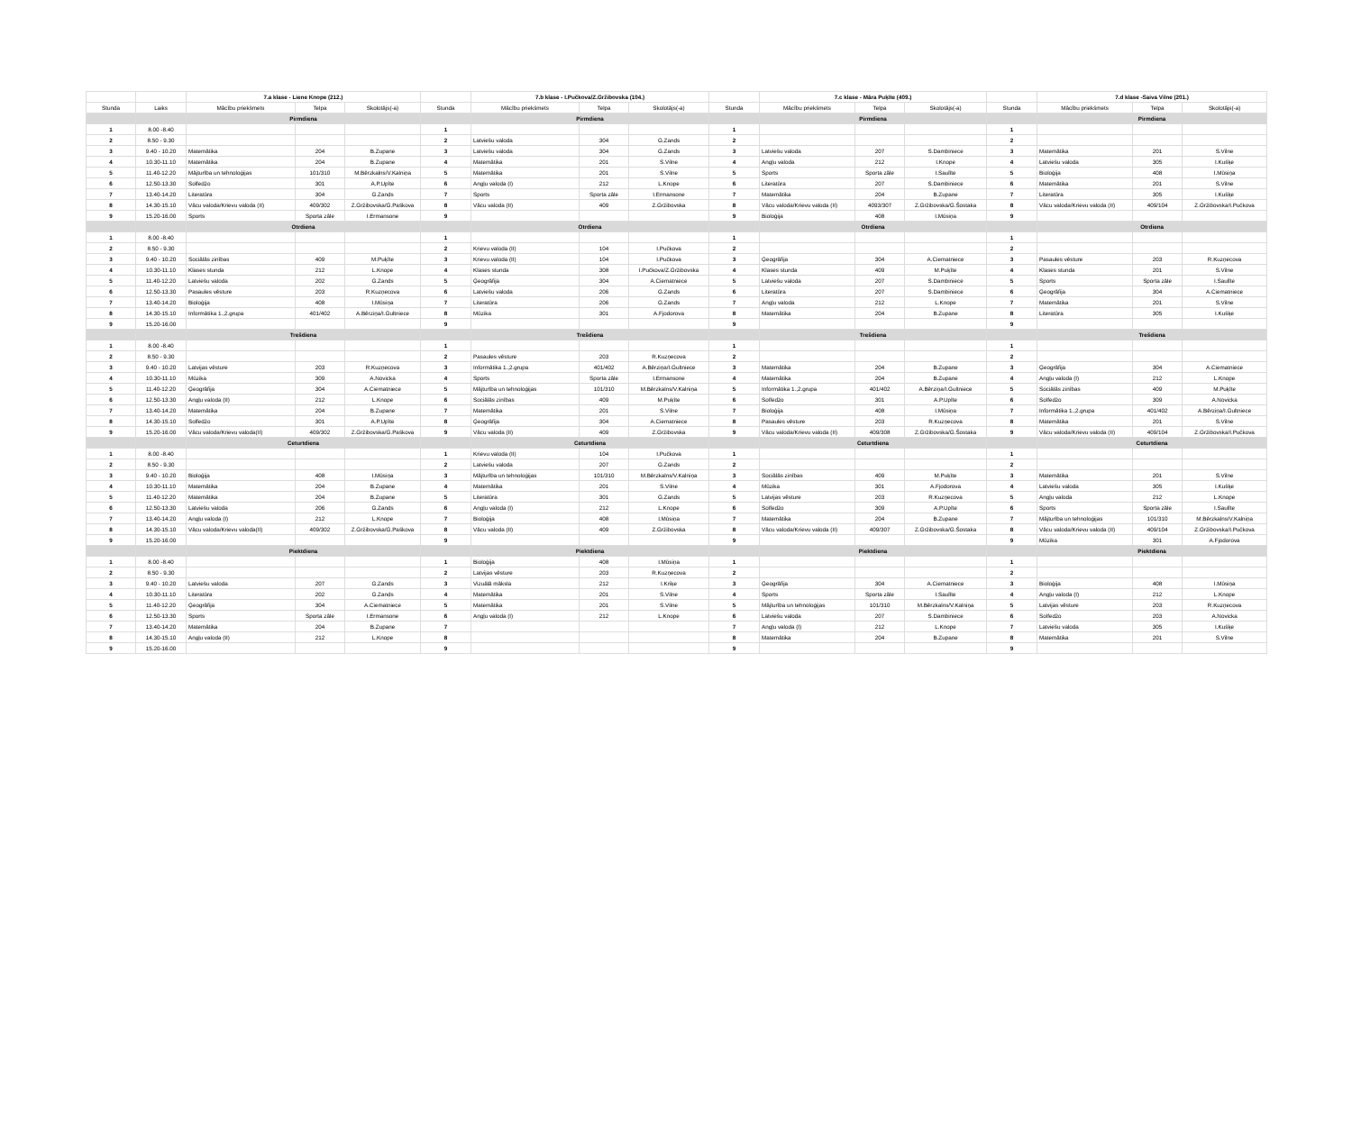| | | 7.a klase - Liene Knope (212.) | | | | 7.b klase - I.Pučkova/Z.Gržibovska (104.) | | | | 7.c klase - Māra Puķīte (409.) | | | | 7.d klase -Saiva Vilne (201.) | | |
| Stunda | Laiks | Mācību priekšmets | Telpa | Skolotājs(-a) | Stunda | Mācību priekšmets | Telpa | Skolotājs(-a) | Stunda | Mācību priekšmets | Telpa | Skolotājs(-a) | Stunda | Mācību priekšmets | Telpa | Skolotājs(-a) |
| | | Pirmdiena | | | | Pirmdiena | | | | Pirmdiena | | | | Pirmdiena | | |
| 1 | 8.00 -8.40 | | | | 1 | | | | 1 | | | | 1 | | | |
| 2 | 8.50 - 9.30 | | | | 2 | Latviešu valoda | 304 | G.Zands | 2 | | | | 2 | | | |
| 3 | 9.40 - 10.20 | Matemātika | 204 | B.Zupane | 3 | Latviešu valoda | 304 | G.Zands | 3 | Latviešu valoda | 207 | S.Dambiniece | 3 | Matemātika | 201 | S.Vilne |
| 4 | 10.30-11.10 | Matemātika | 204 | B.Zupane | 4 | Matemātika | 201 | S.Vilne | 4 | Angļu valoda | 212 | I.Knope | 4 | Latviešu valoda | 305 | I.Kušķe |
| 5 | 11.40-12.20 | Mājturība un tehnoloģijas | 101/310 | M.Bērzkalns/V.Kalniņa | 5 | Matemātika | 201 | S.Vilne | 5 | Sports | Sporta zāle | I.Saulīte | 5 | Bioloģija | 408 | I.Mūsiņa |
| 6 | 12.50-13.30 | Solfedžo | 301 | A.P.Upīte | 6 | Angļu valoda (I) | 212 | L.Knope | 6 | Literatūra | 207 | S.Dambiniece | 6 | Matemātika | 201 | S.Vilne |
| 7 | 13.40-14.20 | Literatūra | 304 | G.Zands | 7 | Sports | Sporta zāle | I.Ermansone | 7 | Matemātika | 204 | B.Zupane | 7 | Literatūra | 305 | I.Kušķe |
| 8 | 14.30-15.10 | Vācu valoda/Krievu valoda (II) | 409/302 | Z.Gržibovska/G.Paškova | 8 | Vācu valoda (II) | 409 | Z.Gržibovska | 8 | Vācu valoda/Krievu valoda (II) | 4093/307 | Z.Gržibovska/G.Šostaka | 8 | Vācu valoda/Krievu valoda (II) | 409/104 | Z.Gržibovska/I.Pučkova |
| 9 | 15.20-16.00 | Sports | Sporta zāle | I.Ermansone | 9 | | | | 9 | Bioloģija | 408 | I.Mūsiņa | 9 | | | |
| | | Otrdiena | | | | Otrdiena | | | | Otrdiena | | | | Otrdiena | | |
| 1 | 8.00 -8.40 | | | | 1 | | | | 1 | | | | 1 | | | |
| 2 | 8.50 - 9.30 | | | | 2 | Krievu valoda (II) | 104 | I.Pučkova | 2 | | | | 2 | | | |
| 3 | 9.40 - 10.20 | Sociālās zinības | 409 | M.Puķīte | 3 | Krievu valoda (II) | 104 | I.Pučkova | 3 | Ģeogrāfija | 304 | A.Ciematniece | 3 | Pasaules vēsture | 203 | R.Kuzņecova |
| 4 | 10.30-11.10 | Klases stunda | 212 | L.Knope | 4 | Klases stunda | 308 | I.Pučkova/Z.Gržibovska | 4 | Klases stunda | 409 | M.Puķīte | 4 | Klases stunda | 201 | S.Vilne |
| 5 | 11.40-12.20 | Latviešu valoda | 202 | G.Zands | 5 | Ģeogrāfija | 304 | A.Ciematniece | 5 | Latviešu valoda | 207 | S.Dambiniece | 5 | Sports | Sporta zāle | I.Saulīte |
| 6 | 12.50-13.30 | Pasaules vēsture | 203 | R.Kuzņecova | 6 | Latviešu valoda | 206 | G.Zands | 6 | Literatūra | 207 | S.Dambiniece | 6 | Ģeogrāfija | 304 | A.Ciematniece |
| 7 | 13.40-14.20 | Bioloģija | 408 | I.Mūsiņa | 7 | Literatūra | 206 | G.Zands | 7 | Angļu valoda | 212 | L.Knope | 7 | Matemātika | 201 | S.Vilne |
| 8 | 14.30-15.10 | Informātika 1.,2.grupa | 401/402 | A.Bērziņa/I.Gultniece | 8 | Mūzika | 301 | A.Fjodorova | 8 | Matemātika | 204 | B.Zupane | 8 | Literatūra | 305 | I.Kušķe |
| 9 | 15.20-16.00 | | | | 9 | | | | 9 | | | | 9 | | | |
| | | Trešdiena | | | | Trešdiena | | | | Trešdiena | | | | Trešdiena | | |
| 1 | 8.00 -8.40 | | | | 1 | | | | 1 | | | | 1 | | | |
| 2 | 8.50 - 9.30 | | | | 2 | Pasaules vēsture | 203 | R.Kuzņecova | 2 | | | | 2 | | | |
| 3 | 9.40 - 10.20 | Latvijas vēsture | 203 | R.Kuzņecova | 3 | Informātika 1.,2.grupa | 401/402 | A.Bērziņa/I.Gultniece | 3 | Matemātika | 204 | B.Zupane | 3 | Ģeogrāfija | 304 | A.Ciematniece |
| 4 | 10.30-11.10 | Mūzika | 309 | A.Novicka | 4 | Sports | Sporta zāle | I.Ermansone | 4 | Matemātika | 204 | B.Zupane | 4 | Angļu valoda (I) | 212 | L.Knope |
| 5 | 11.40-12.20 | Ģeogrāfija | 304 | A.Ciematniece | 5 | Mājturība un tehnoloģijas | 101/310 | M.Bērzkalns/V.Kalniņa | 5 | Informātika 1.,2.grupa | 401/402 | A.Bērziņa/I.Gultniece | 5 | Sociālās zinības | 409 | M.Puķīte |
| 6 | 12.50-13.30 | Angļu valoda (II) | 212 | L.Knope | 6 | Sociālās zinības | 409 | M.Puķīte | 6 | Solfedžo | 301 | A.P.Upīte | 6 | Solfedžo | 309 | A.Novicka |
| 7 | 13.40-14.20 | Matemātika | 204 | B.Zupane | 7 | Matemātika | 201 | S.Vilne | 7 | Bioloģija | 408 | I.Mūsiņa | 7 | Informātika 1.,2.grupa | 401/402 | A.Bērziņa/I.Gultniece |
| 8 | 14.30-15.10 | Solfedžo | 301 | A.P.Upīte | 8 | Ģeogrāfija | 304 | A.Ciematniece | 8 | Pasaules vēsture | 203 | R.Kuzņecova | 8 | Matemātika | 201 | S.Vilne |
| 9 | 15.20-16.00 | Vācu valoda/Krievu valoda(II) | 409/302 | Z.Gržibovska/G.Paškova | 9 | Vācu valoda (II) | 409 | Z.Gržibovska | 9 | Vācu valoda/Krievu valoda (II) | 409/308 | Z.Gržibovska/G.Šostaka | 9 | Vācu valoda/Krievu valoda (II) | 409/104 | Z.Gržibovska/I.Pučkova |
| | | Ceturtdiena | | | | Ceturtdiena | | | | Ceturtdiena | | | | Ceturtdiena | | |
| 1 | 8.00 -8.40 | | | | 1 | Krievu valoda (II) | 104 | I.Pučkova | 1 | | | | 1 | | | |
| 2 | 8.50 - 9.30 | | | | 2 | Latviešu valoda | 207 | G.Zands | 2 | | | | 2 | | | |
| 3 | 9.40 - 10.20 | Bioloģija | 408 | I.Mūsiņa | 3 | Mājturība un tehnoloģijas | 101/310 | M.Bērzkalns/V.Kalniņa | 3 | Sociālās zinības | 409 | M.Puķīte | 3 | Matemātika | 201 | S.Vilne |
| 4 | 10.30-11.10 | Matemātika | 204 | B.Zupane | 4 | Matemātika | 201 | S.Vilne | 4 | Mūzika | 301 | A.Fjodorova | 4 | Latviešu valoda | 305 | I.Kušķe |
| 5 | 11.40-12.20 | Matemātika | 204 | B.Zupane | 5 | Literatūra | 301 | G.Zands | 5 | Latvijas vēsture | 203 | R.Kuzņecova | 5 | Angļu valoda | 212 | L.Knope |
| 6 | 12.50-13.30 | Latviešu valoda | 206 | G.Zands | 6 | Angļu valoda (I) | 212 | L.Knope | 6 | Solfedžo | 309 | A.P.Upīte | 6 | Sports | Sporta zāle | I.Saulīte |
| 7 | 13.40-14.20 | Angļu valoda (I) | 212 | L.Knope | 7 | Bioloģija | 408 | I.Mūsiņa | 7 | Matemātika | 204 | B.Zupane | 7 | Mājturība un tehnoloģijas | 101/310 | M.Bērzkalns/V.Kalniņa |
| 8 | 14.30-15.10 | Vācu valoda/Krievu valoda(II) | 409/302 | Z.Gržibovska/G.Paškova | 8 | Vācu valoda (II) | 409 | Z.Gržibovska | 8 | Vācu valoda/Krievu valoda (II) | 409/307 | Z.Gržibovska/G.Šostaka | 8 | Vācu valoda/Krievu valoda (II) | 409/104 | Z.Gržibovska/I.Pučkova |
| 9 | 15.20-16.00 | | | | 9 | | | | 9 | | | | 9 | Mūzika | 301 | A.Fjodorova |
| | | Piektdiena | | | | Piektdiena | | | | Piektdiena | | | | Piektdiena | | |
| 1 | 8.00 -8.40 | | | | 1 | Bioloģija | 408 | I.Mūsiņa | 1 | | | | 1 | | | |
| 2 | 8.50 - 9.30 | | | | 2 | Latvijas vēsture | 203 | R.Kuzņecova | 2 | | | | 2 | | | |
| 3 | 9.40 - 10.20 | Latviešu valoda | 207 | G.Zands | 3 | Vizuālā māksla | 212 | I.Kriķe | 3 | Ģeogrāfija | 304 | A.Ciematniece | 3 | Bioloģija | 408 | I.Mūsiņa |
| 4 | 10.30-11.10 | Literatūra | 202 | G.Zands | 4 | Matemātika | 201 | S.Vilne | 4 | Sports | Sporta zāle | I.Saulīte | 4 | Angļu valoda (I) | 212 | L.Knope |
| 5 | 11.40-12.20 | Ģeogrāfija | 304 | A.Ciematniece | 5 | Matemātika | 201 | S.Vilne | 5 | Mājturība un tehnoloģijas | 101/310 | M.Bērzkalns/V.Kalniņa | 5 | Latvijas vēsture | 203 | R.Kuzņecova |
| 6 | 12.50-13.30 | Sports | Sporta zāle | I.Ermansone | 6 | Angļu valoda (I) | 212 | L.Knope | 6 | Latviešu valoda | 207 | S.Dambiniece | 6 | Solfedžo | 203 | A.Novicka |
| 7 | 13.40-14.20 | Matemātika | 204 | B.Zupane | 7 | | | | 7 | Angļu valoda (I) | 212 | L.Knope | 7 | Latviešu valoda | 305 | I.Kušķe |
| 8 | 14.30-15.10 | Angļu valoda (II) | 212 | L.Knope | 8 | | | | 8 | Matemātika | 204 | B.Zupane | 8 | Matemātika | 201 | S.Vilne |
| 9 | 15.20-16.00 | | | | 9 | | | | 9 | | | | 9 | | | |